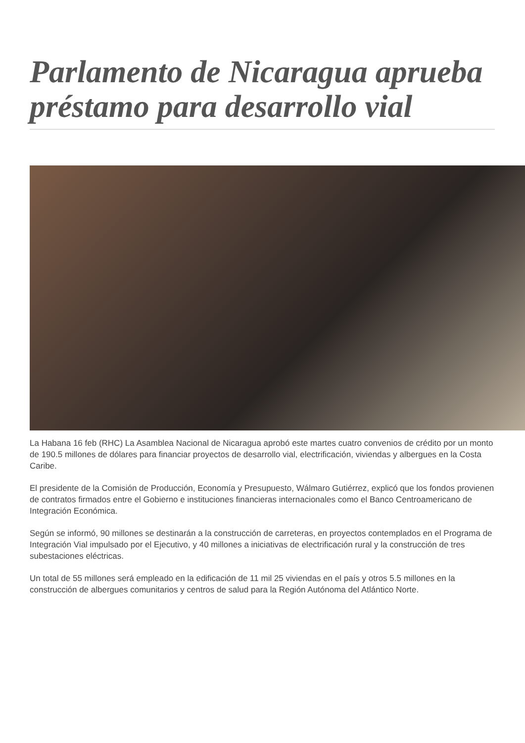Parlamento de Nicaragua aprueba préstamo para desarrollo vial
La Habana 16 feb (RHC) La Asamblea Nacional de Nicaragua aprobó este martes cuatro convenios de crédito por un monto de 190.5 millones de dólares para financiar proyectos de desarrollo vial, electrificación, viviendas y albergues en la Costa Caribe.
El presidente de la Comisión de Producción, Economía y Presupuesto, Wálmaro Gutiérrez, explicó que los fondos provienen de contratos firmados entre el Gobierno e instituciones financieras internacionales como el Banco Centroamericano de Integración Económica.
Según se informó, 90 millones se destinarán a la construcción de carreteras, en proyectos contemplados en el Programa de Integración Vial impulsado por el Ejecutivo, y 40 millones a iniciativas de electrificación rural y la construcción de tres subestaciones eléctricas.
Un total de 55 millones será empleado en la edificación de 11 mil 25 viviendas en el país y otros 5.5 millones en la construcción de albergues comunitarios y centros de salud para la Región Autónoma del Atlántico Norte.